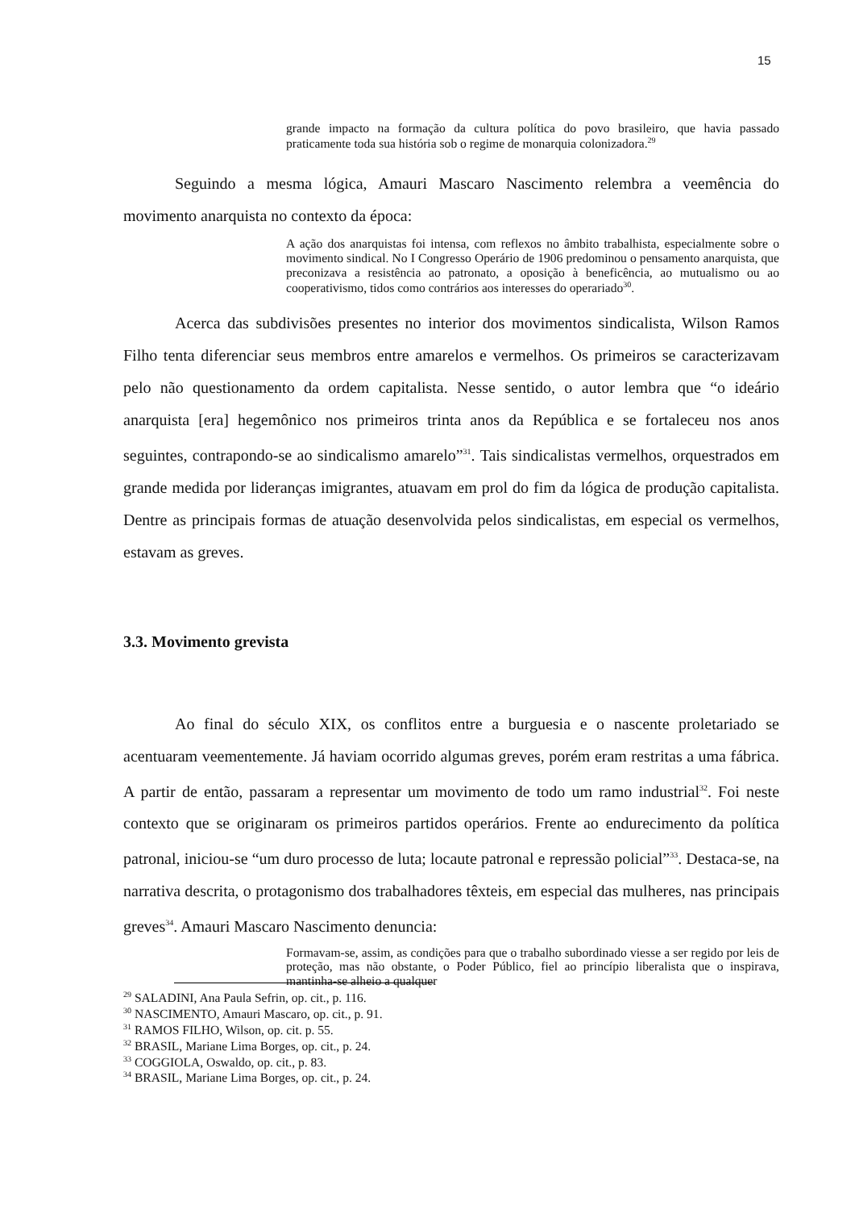15
grande impacto na formação da cultura política do povo brasileiro, que havia passado praticamente toda sua história sob o regime de monarquia colonizadora.<sup>29</sup>
Seguindo a mesma lógica, Amauri Mascaro Nascimento relembra a veemência do movimento anarquista no contexto da época:
A ação dos anarquistas foi intensa, com reflexos no âmbito trabalhista, especialmente sobre o movimento sindical. No I Congresso Operário de 1906 predominou o pensamento anarquista, que preconizava a resistência ao patronato, a oposição à beneficência, ao mutualismo ou ao cooperativismo, tidos como contrários aos interesses do operariado<sup>30</sup>.
Acerca das subdivisões presentes no interior dos movimentos sindicalista, Wilson Ramos Filho tenta diferenciar seus membros entre amarelos e vermelhos. Os primeiros se caracterizavam pelo não questionamento da ordem capitalista. Nesse sentido, o autor lembra que “o ideário anarquista [era] hegemônico nos primeiros trinta anos da República e se fortaleceu nos anos seguintes, contrapondo-se ao sindicalismo amarelo”<sup>31</sup>. Tais sindicalistas vermelhos, orquestrados em grande medida por lideranças imigrantes, atuavam em prol do fim da lógica de produção capitalista. Dentre as principais formas de atuação desenvolvida pelos sindicalistas, em especial os vermelhos, estavam as greves.
3.3. Movimento grevista
Ao final do século XIX, os conflitos entre a burguesia e o nascente proletariado se acentuaram veementemente. Já haviam ocorrido algumas greves, porém eram restritas a uma fábrica. A partir de então, passaram a representar um movimento de todo um ramo industrial<sup>32</sup>. Foi neste contexto que se originaram os primeiros partidos operários. Frente ao endurecimento da política patronal, iniciou-se “um duro processo de luta; locaute patronal e repressão policial”<sup>33</sup>. Destaca-se, na narrativa descrita, o protagonismo dos trabalhadores têxteis, em especial das mulheres, nas principais greves<sup>34</sup>. Amauri Mascaro Nascimento denuncia:
Formavam-se, assim, as condições para que o trabalho subordinado viesse a ser regido por leis de proteção, mas não obstante, o Poder Público, fiel ao princípio liberalista que o inspirava, mantinha-se alheio a qualquer
<sup>29</sup> SALADINI, Ana Paula Sefrin, op. cit., p. 116.
<sup>30</sup> NASCIMENTO, Amauri Mascaro, op. cit., p. 91.
<sup>31</sup> RAMOS FILHO, Wilson, op. cit. p. 55.
<sup>32</sup> BRASIL, Mariane Lima Borges, op. cit., p. 24.
<sup>33</sup> COGGIOLA, Oswaldo, op. cit., p. 83.
<sup>34</sup> BRASIL, Mariane Lima Borges, op. cit., p. 24.